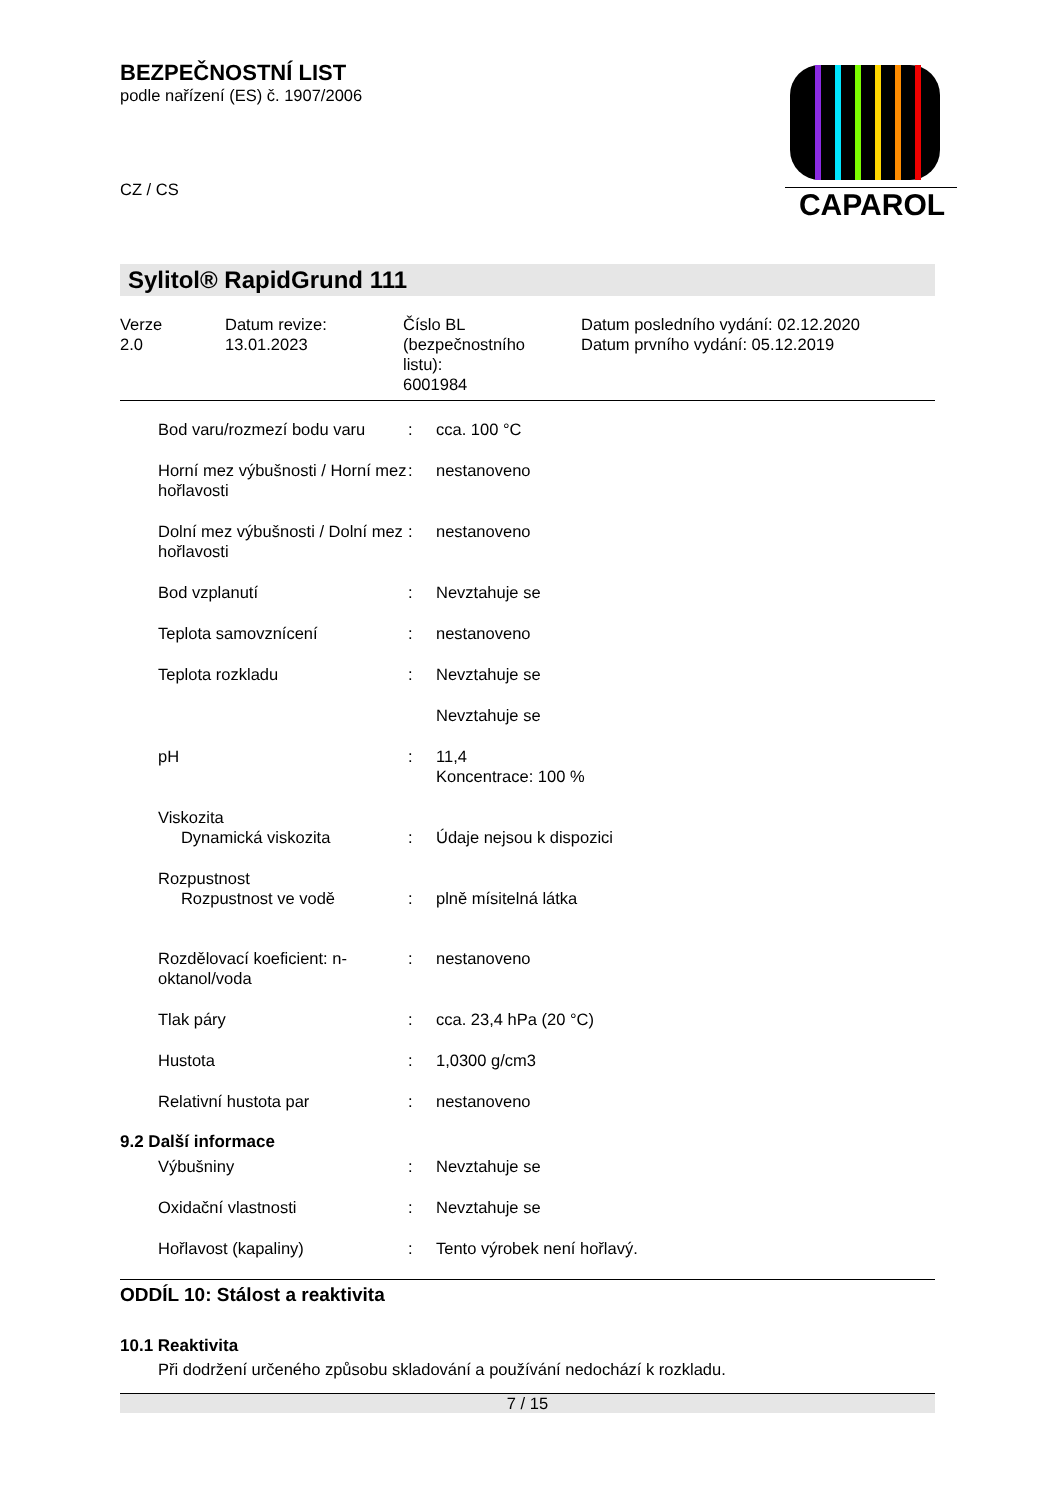CAPAROL
BEZPEČNOSTNÍ LIST
podle nařízení (ES) č. 1907/2006
CZ / CS
Sylitol® RapidGrund 111
Verze
2.0
Datum revize:
13.01.2023
Číslo BL
(bezpečnostního
listu):
6001984
Datum posledního vydání: 02.12.2020
Datum prvního vydání: 05.12.2019
| Bod varu/rozmezí bodu varu | : | cca. 100 °C |
| Horní mez výbušnosti / Horní mez hořlavosti | : | nestanoveno |
| Dolní mez výbušnosti / Dolní mez hořlavosti | : | nestanoveno |
| Bod vzplanutí | : | Nevztahuje se |
| Teplota samovznícení | : | nestanoveno |
| Teplota rozkladu | : | Nevztahuje se |
| | | Nevztahuje se |
| pH | : | 11,4 Koncentrace: 100 % |
| Viskozita Dynamická viskozita | : | Údaje nejsou k dispozici |
| Rozpustnost Rozpustnost ve vodě | : | plně mísitelná látka |
| Rozdělovací koeficient: n-oktanol/voda | : | nestanoveno |
| Tlak páry | : | cca. 23,4 hPa (20 °C) |
| Hustota | : | 1,0300 g/cm3 |
| Relativní hustota par | : | nestanoveno |
9.2 Další informace
| Výbušniny | : | Nevztahuje se |
| Oxidační vlastnosti | : | Nevztahuje se |
| Hořlavost (kapaliny) | : | Tento výrobek není hořlavý. |
ODDÍL 10: Stálost a reaktivita
10.1 Reaktivita
Při dodržení určeného způsobu skladování a používání nedochází k rozkladu.
7 / 15